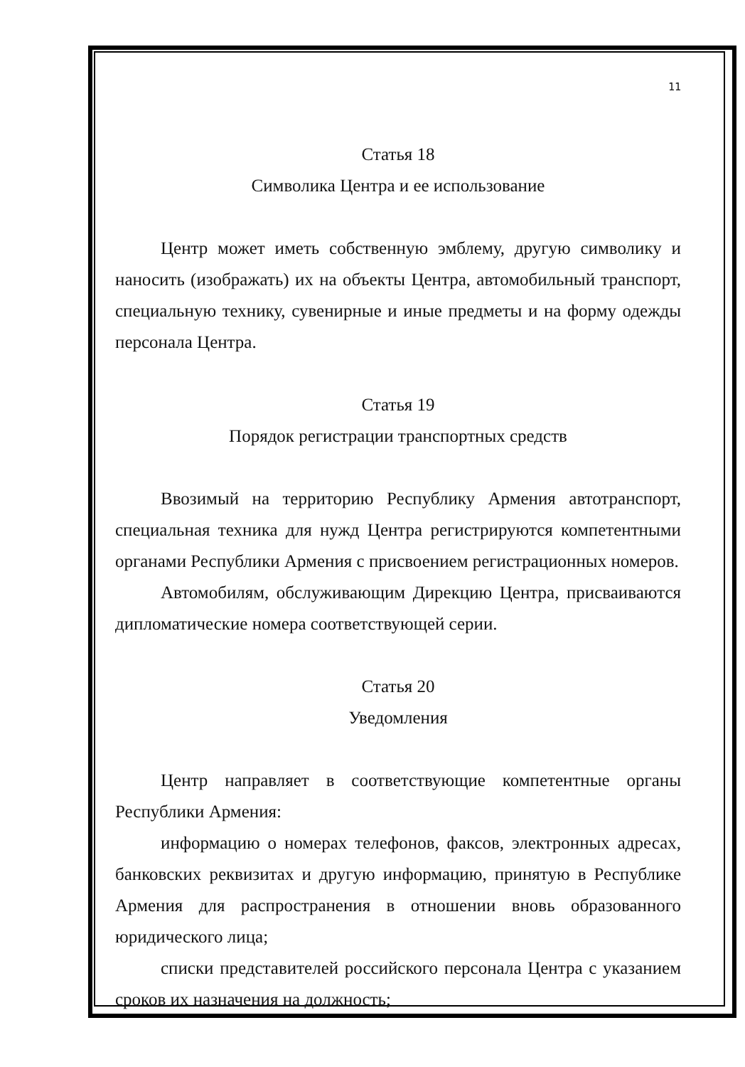11
Статья 18
Символика Центра и ее использование
Центр может иметь собственную эмблему, другую символику и наносить (изображать) их на объекты Центра, автомобильный транспорт, специальную технику, сувенирные и иные предметы и на форму одежды персонала Центра.
Статья 19
Порядок регистрации транспортных средств
Ввозимый на территорию Республику Армения автотранспорт, специальная техника для нужд Центра регистрируются компетентными органами Республики Армения с присвоением регистрационных номеров.
Автомобилям, обслуживающим Дирекцию Центра, присваиваются дипломатические номера соответствующей серии.
Статья 20
Уведомления
Центр направляет в соответствующие компетентные органы Республики Армения:
информацию о номерах телефонов, факсов, электронных адресах, банковских реквизитах и другую информацию, принятую в Республике Армения для распространения в отношении вновь образованного юридического лица;
списки представителей российского персонала Центра с указанием сроков их назначения на должность;